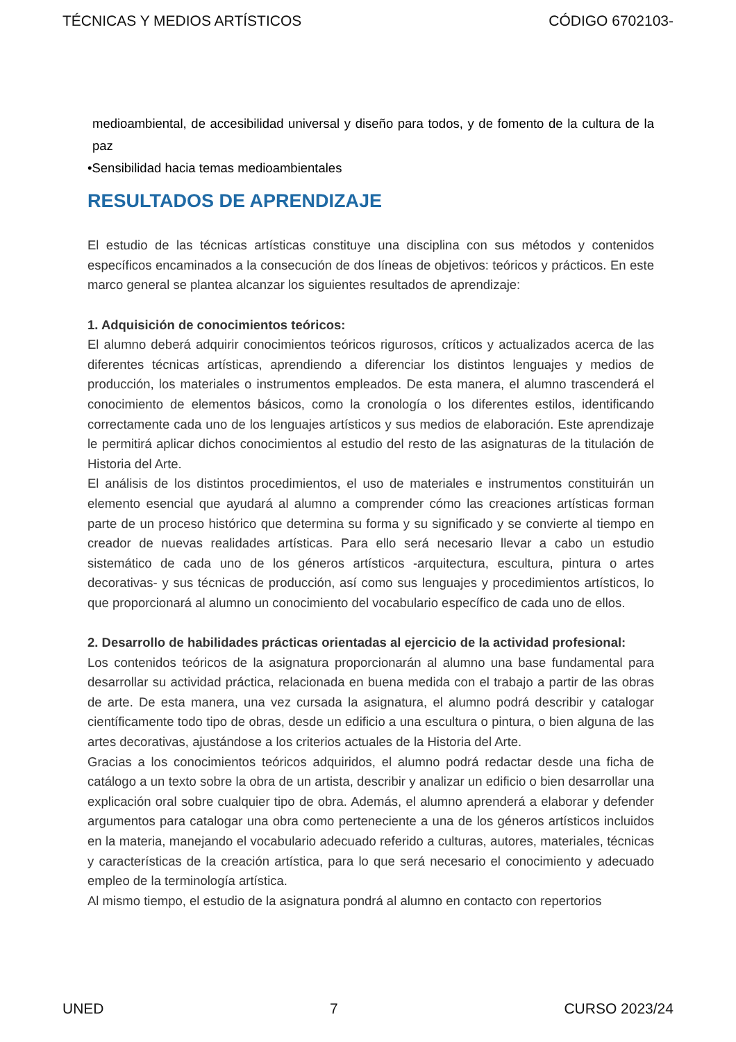TÉCNICAS Y MEDIOS ARTÍSTICOS CÓDIGO 6702103-
medioambiental, de accesibilidad universal y diseño para todos, y de fomento de la cultura de la paz
•Sensibilidad hacia temas medioambientales
RESULTADOS DE APRENDIZAJE
El estudio de las técnicas artísticas constituye una disciplina con sus métodos y contenidos específicos encaminados a la consecución de dos líneas de objetivos: teóricos y prácticos. En este marco general se plantea alcanzar los siguientes resultados de aprendizaje:
1. Adquisición de conocimientos teóricos:
El alumno deberá adquirir conocimientos teóricos rigurosos, críticos y actualizados acerca de las diferentes técnicas artísticas, aprendiendo a diferenciar los distintos lenguajes y medios de producción, los materiales o instrumentos empleados. De esta manera, el alumno trascenderá el conocimiento de elementos básicos, como la cronología o los diferentes estilos, identificando correctamente cada uno de los lenguajes artísticos y sus medios de elaboración. Este aprendizaje le permitirá aplicar dichos conocimientos al estudio del resto de las asignaturas de la titulación de Historia del Arte.
El análisis de los distintos procedimientos, el uso de materiales e instrumentos constituirán un elemento esencial que ayudará al alumno a comprender cómo las creaciones artísticas forman parte de un proceso histórico que determina su forma y su significado y se convierte al tiempo en creador de nuevas realidades artísticas. Para ello será necesario llevar a cabo un estudio sistemático de cada uno de los géneros artísticos -arquitectura, escultura, pintura o artes decorativas- y sus técnicas de producción, así como sus lenguajes y procedimientos artísticos, lo que proporcionará al alumno un conocimiento del vocabulario específico de cada uno de ellos.
2. Desarrollo de habilidades prácticas orientadas al ejercicio de la actividad profesional:
Los contenidos teóricos de la asignatura proporcionarán al alumno una base fundamental para desarrollar su actividad práctica, relacionada en buena medida con el trabajo a partir de las obras de arte. De esta manera, una vez cursada la asignatura, el alumno podrá describir y catalogar científicamente todo tipo de obras, desde un edificio a una escultura o pintura, o bien alguna de las artes decorativas, ajustándose a los criterios actuales de la Historia del Arte.
Gracias a los conocimientos teóricos adquiridos, el alumno podrá redactar desde una ficha de catálogo a un texto sobre la obra de un artista, describir y analizar un edificio o bien desarrollar una explicación oral sobre cualquier tipo de obra. Además, el alumno aprenderá a elaborar y defender argumentos para catalogar una obra como perteneciente a una de los géneros artísticos incluidos en la materia, manejando el vocabulario adecuado referido a culturas, autores, materiales, técnicas y características de la creación artística, para lo que será necesario el conocimiento y adecuado empleo de la terminología artística.
Al mismo tiempo, el estudio de la asignatura pondrá al alumno en contacto con repertorios
UNED 7 CURSO 2023/24